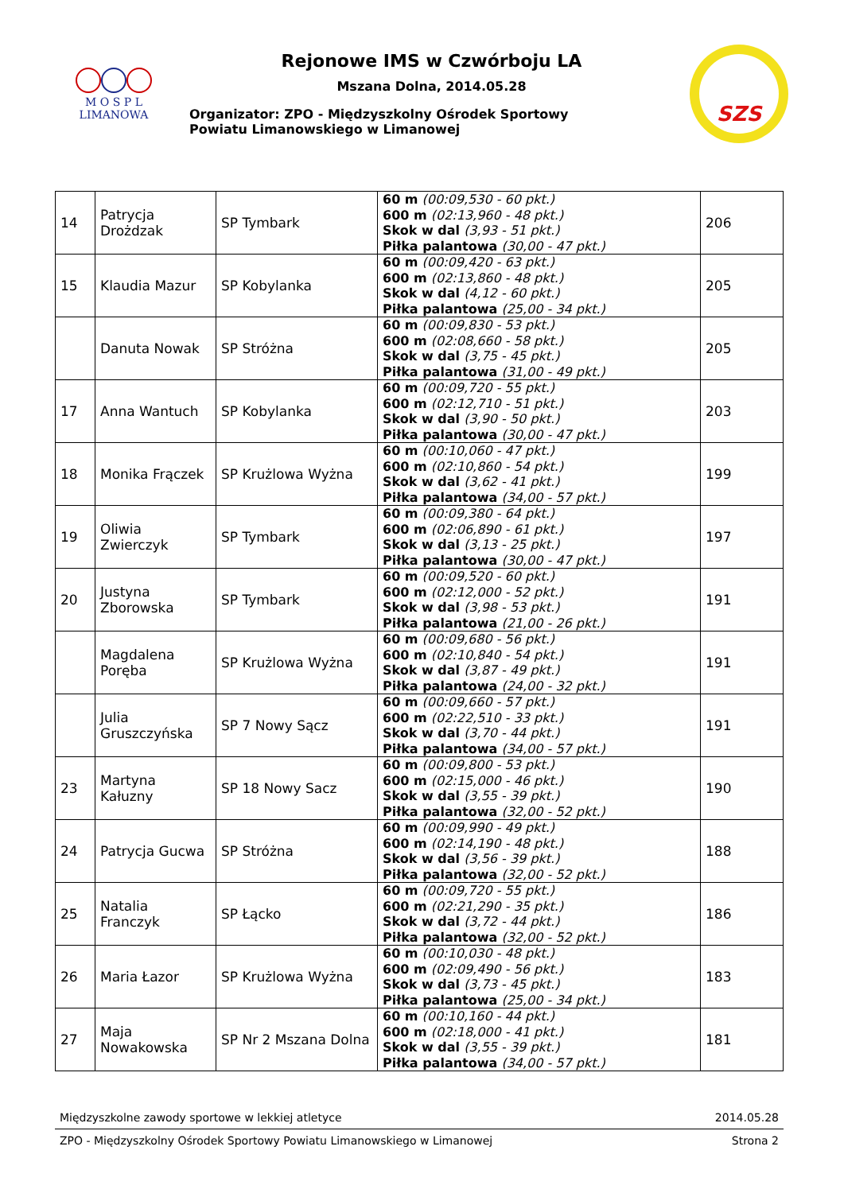M O S P L
LIMANOWA
Rejonowe IMS w Czwórboju LA
Mszana Dolna, 2014.05.28
Organizator: ZPO - Międzyszkolny Ośrodek Sportowy
Powiatu Limanowskiego w Limanowej
SZS
| 14 | Patrycja Drożdzak | SP Tymbark | 60 m (00:09,530 - 60 pkt.) 600 m (02:13,960 - 48 pkt.) Skok w dal (3,93 - 51 pkt.) Piłka palantowa (30,00 - 47 pkt.) | 206 |
| 15 | Klaudia Mazur | SP Kobylanka | 60 m (00:09,420 - 63 pkt.) 600 m (02:13,860 - 48 pkt.) Skok w dal (4,12 - 60 pkt.) Piłka palantowa (25,00 - 34 pkt.) | 205 |
| | Danuta Nowak | SP Stróżna | 60 m (00:09,830 - 53 pkt.) 600 m (02:08,660 - 58 pkt.) Skok w dal (3,75 - 45 pkt.) Piłka palantowa (31,00 - 49 pkt.) | 205 |
| 17 | Anna Wantuch | SP Kobylanka | 60 m (00:09,720 - 55 pkt.) 600 m (02:12,710 - 51 pkt.) Skok w dal (3,90 - 50 pkt.) Piłka palantowa (30,00 - 47 pkt.) | 203 |
| 18 | Monika Frączek | SP Krużlowa Wyżna | 60 m (00:10,060 - 47 pkt.) 600 m (02:10,860 - 54 pkt.) Skok w dal (3,62 - 41 pkt.) Piłka palantowa (34,00 - 57 pkt.) | 199 |
| 19 | Oliwia Zwierczyk | SP Tymbark | 60 m (00:09,380 - 64 pkt.) 600 m (02:06,890 - 61 pkt.) Skok w dal (3,13 - 25 pkt.) Piłka palantowa (30,00 - 47 pkt.) | 197 |
| 20 | Justyna Zborowska | SP Tymbark | 60 m (00:09,520 - 60 pkt.) 600 m (02:12,000 - 52 pkt.) Skok w dal (3,98 - 53 pkt.) Piłka palantowa (21,00 - 26 pkt.) | 191 |
| | Magdalena Poręba | SP Krużlowa Wyżna | 60 m (00:09,680 - 56 pkt.) 600 m (02:10,840 - 54 pkt.) Skok w dal (3,87 - 49 pkt.) Piłka palantowa (24,00 - 32 pkt.) | 191 |
| | Julia Gruszczyńska | SP 7 Nowy Sącz | 60 m (00:09,660 - 57 pkt.) 600 m (02:22,510 - 33 pkt.) Skok w dal (3,70 - 44 pkt.) Piłka palantowa (34,00 - 57 pkt.) | 191 |
| 23 | Martyna Kałuzny | SP 18 Nowy Sacz | 60 m (00:09,800 - 53 pkt.) 600 m (02:15,000 - 46 pkt.) Skok w dal (3,55 - 39 pkt.) Piłka palantowa (32,00 - 52 pkt.) | 190 |
| 24 | Patrycja Gucwa | SP Stróżna | 60 m (00:09,990 - 49 pkt.) 600 m (02:14,190 - 48 pkt.) Skok w dal (3,56 - 39 pkt.) Piłka palantowa (32,00 - 52 pkt.) | 188 |
| 25 | Natalia Franczyk | SP Łącko | 60 m (00:09,720 - 55 pkt.) 600 m (02:21,290 - 35 pkt.) Skok w dal (3,72 - 44 pkt.) Piłka palantowa (32,00 - 52 pkt.) | 186 |
| 26 | Maria Łazor | SP Krużlowa Wyżna | 60 m (00:10,030 - 48 pkt.) 600 m (02:09,490 - 56 pkt.) Skok w dal (3,73 - 45 pkt.) Piłka palantowa (25,00 - 34 pkt.) | 183 |
| 27 | Maja Nowakowska | SP Nr 2 Mszana Dolna | 60 m (00:10,160 - 44 pkt.) 600 m (02:18,000 - 41 pkt.) Skok w dal (3,55 - 39 pkt.) Piłka palantowa (34,00 - 57 pkt.) | 181 |
Międzyszkolne zawody sportowe w lekkiej atletyce 2014.05.28
ZPO - Międzyszkolny Ośrodek Sportowy Powiatu Limanowskiego w Limanowej Strona 2